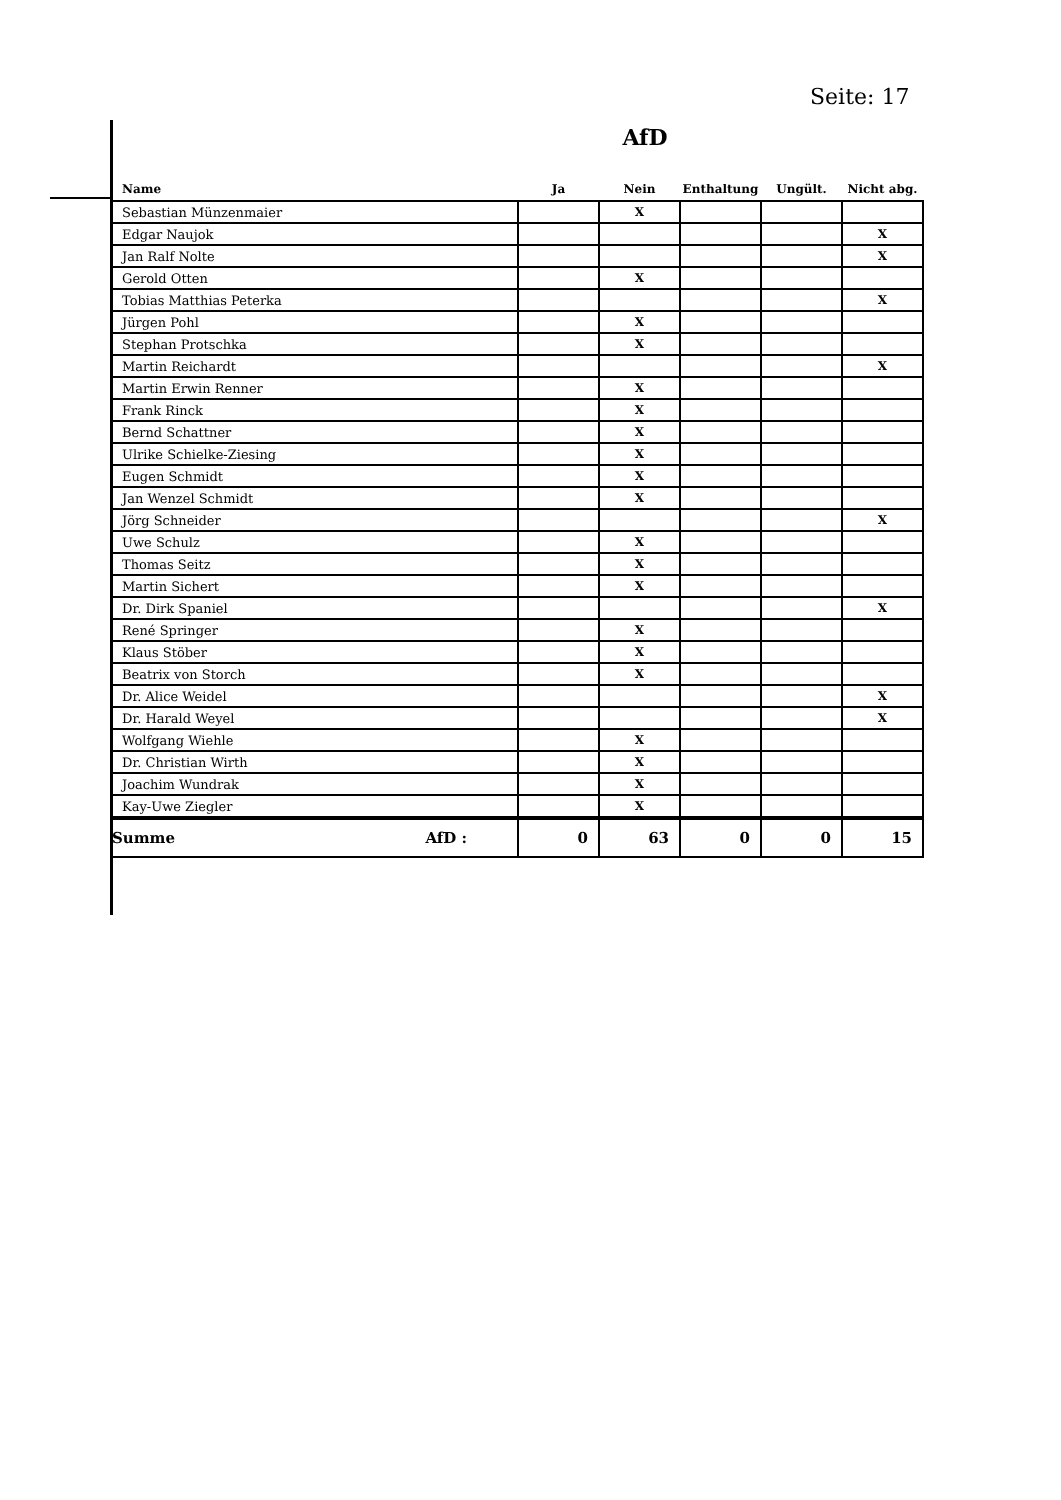Seite: 17
AfD
| Name | Ja | Nein | Enthaltung | Ungült. | Nicht abg. |
| --- | --- | --- | --- | --- | --- |
| Sebastian Münzenmaier | | X | | | |
| Edgar Naujok | | | | | X |
| Jan Ralf Nolte | | | | | X |
| Gerold Otten | | X | | | |
| Tobias Matthias Peterka | | | | | X |
| Jürgen Pohl | | X | | | |
| Stephan Protschka | | X | | | |
| Martin Reichardt | | | | | X |
| Martin Erwin Renner | | X | | | |
| Frank Rinck | | X | | | |
| Bernd Schattner | | X | | | |
| Ulrike Schielke-Ziesing | | X | | | |
| Eugen Schmidt | | X | | | |
| Jan Wenzel Schmidt | | X | | | |
| Jörg Schneider | | | | | X |
| Uwe Schulz | | X | | | |
| Thomas Seitz | | X | | | |
| Martin Sichert | | X | | | |
| Dr. Dirk Spaniel | | | | | X |
| René Springer | | X | | | |
| Klaus Stöber | | X | | | |
| Beatrix von Storch | | X | | | |
| Dr. Alice Weidel | | | | | X |
| Dr. Harald Weyel | | | | | X |
| Wolfgang Wiehle | | X | | | |
| Dr. Christian Wirth | | X | | | |
| Joachim Wundrak | | X | | | |
| Kay-Uwe Ziegler | | X | | | |
| Summe AfD : | 0 | 63 | 0 | 0 | 15 |